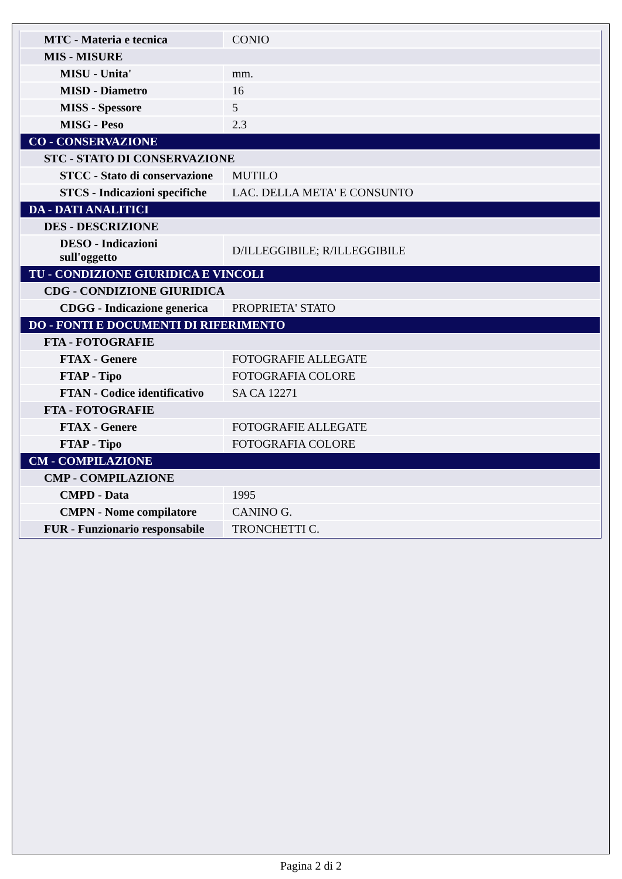| MTC - Materia e tecnica | CONIO |
| MIS - MISURE | |
| MISU - Unita' | mm. |
| MISD - Diametro | 16 |
| MISS - Spessore | 5 |
| MISG - Peso | 2.3 |
| CO - CONSERVAZIONE | |
| STC - STATO DI CONSERVAZIONE | |
| STCC - Stato di conservazione | MUTILO |
| STCS - Indicazioni specifiche | LAC. DELLA META' E CONSUNTO |
| DA - DATI ANALITICI | |
| DES - DESCRIZIONE | |
| DESO - Indicazioni sull'oggetto | D/ILLEGGIBILE; R/ILLEGGIBILE |
| TU - CONDIZIONE GIURIDICA E VINCOLI | |
| CDG - CONDIZIONE GIURIDICA | |
| CDGG - Indicazione generica | PROPRIETA' STATO |
| DO - FONTI E DOCUMENTI DI RIFERIMENTO | |
| FTA - FOTOGRAFIE | |
| FTAX - Genere | FOTOGRAFIE ALLEGATE |
| FTAP - Tipo | FOTOGRAFIA COLORE |
| FTAN - Codice identificativo | SA CA 12271 |
| FTA - FOTOGRAFIE | |
| FTAX - Genere | FOTOGRAFIE ALLEGATE |
| FTAP - Tipo | FOTOGRAFIA COLORE |
| CM - COMPILAZIONE | |
| CMP - COMPILAZIONE | |
| CMPD - Data | 1995 |
| CMPN - Nome compilatore | CANINO G. |
| FUR - Funzionario responsabile | TRONCHETTI C. |
Pagina 2 di 2